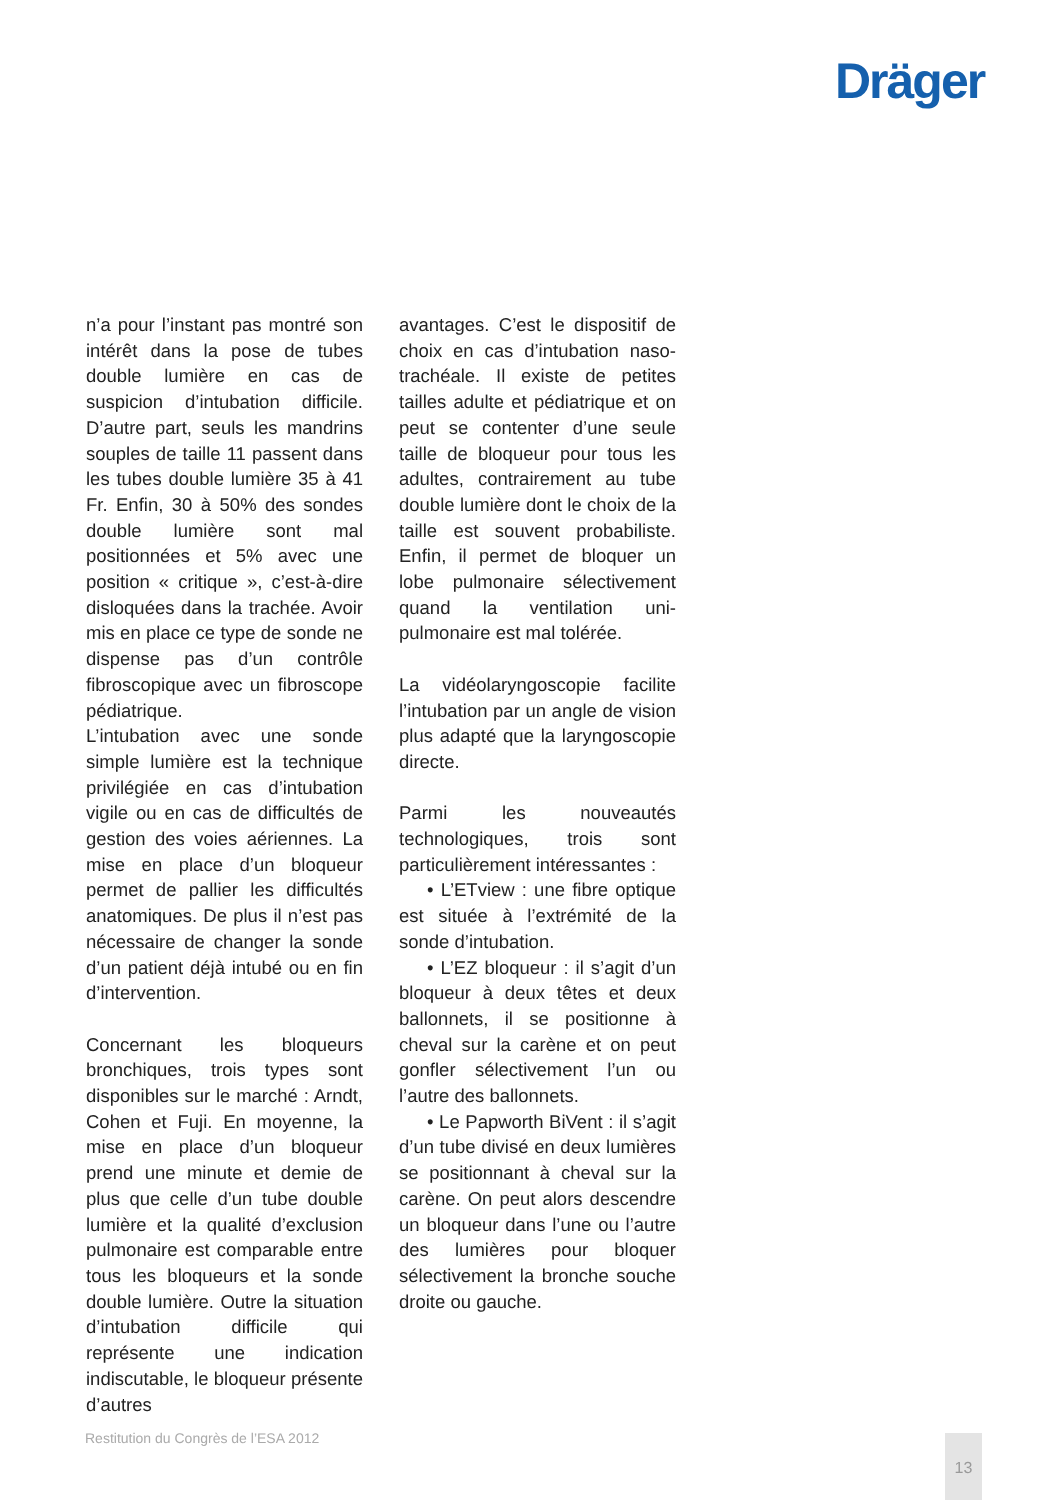Dräger
n’a pour l’instant pas montré son intérêt dans la pose de tubes double lumière en cas de suspicion d’intubation difficile. D’autre part, seuls les mandrins souples de taille 11 passent dans les tubes double lumière 35 à 41 Fr. Enfin, 30 à 50% des sondes double lumière sont mal positionnées et 5% avec une position « critique », c’est-à-dire disloquées dans la trachée. Avoir mis en place ce type de sonde ne dispense pas d’un contrôle fibroscopique avec un fibroscope pédiatrique.
L’intubation avec une sonde simple lumière est la technique privilégiée en cas d’intubation vigile ou en cas de difficultés de gestion des voies aériennes. La mise en place d’un bloqueur permet de pallier les difficultés anatomiques. De plus il n’est pas nécessaire de changer la sonde d’un patient déjà intubé ou en fin d’intervention.
Concernant les bloqueurs bronchiques, trois types sont disponibles sur le marché : Arndt, Cohen et Fuji. En moyenne, la mise en place d’un bloqueur prend une minute et demie de plus que celle d’un tube double lumière et la qualité d’exclusion pulmonaire est comparable entre tous les bloqueurs et la sonde double lumière. Outre la situation d’intubation difficile qui représente une indication indiscutable, le bloqueur présente d’autres
avantages. C’est le dispositif de choix en cas d’intubation naso-trachéale. Il existe de petites tailles adulte et pédiatrique et on peut se contenter d’une seule taille de bloqueur pour tous les adultes, contrairement au tube double lumière dont le choix de la taille est souvent probabiliste. Enfin, il permet de bloquer un lobe pulmonaire sélectivement quand la ventilation uni-pulmonaire est mal tolérée.
La vidéolaryngoscopie facilite l’intubation par un angle de vision plus adapté que la laryngoscopie directe.
Parmi les nouveautés technologiques, trois sont particulièrement intéressantes :
• L’ETview : une fibre optique est située à l’extrémité de la sonde d’intubation.
• L’EZ bloqueur : il s’agit d’un bloqueur à deux têtes et deux ballonnets, il se positionne à cheval sur la carène et on peut gonfler sélectivement l’un ou l’autre des ballonnets.
• Le Papworth BiVent : il s’agit d’un tube divisé en deux lumières se positionnant à cheval sur la carène. On peut alors descendre un bloqueur dans l’une ou l’autre des lumières pour bloquer sélectivement la bronche souche droite ou gauche.
Restitution du Congrès de l’ESA 2012
13